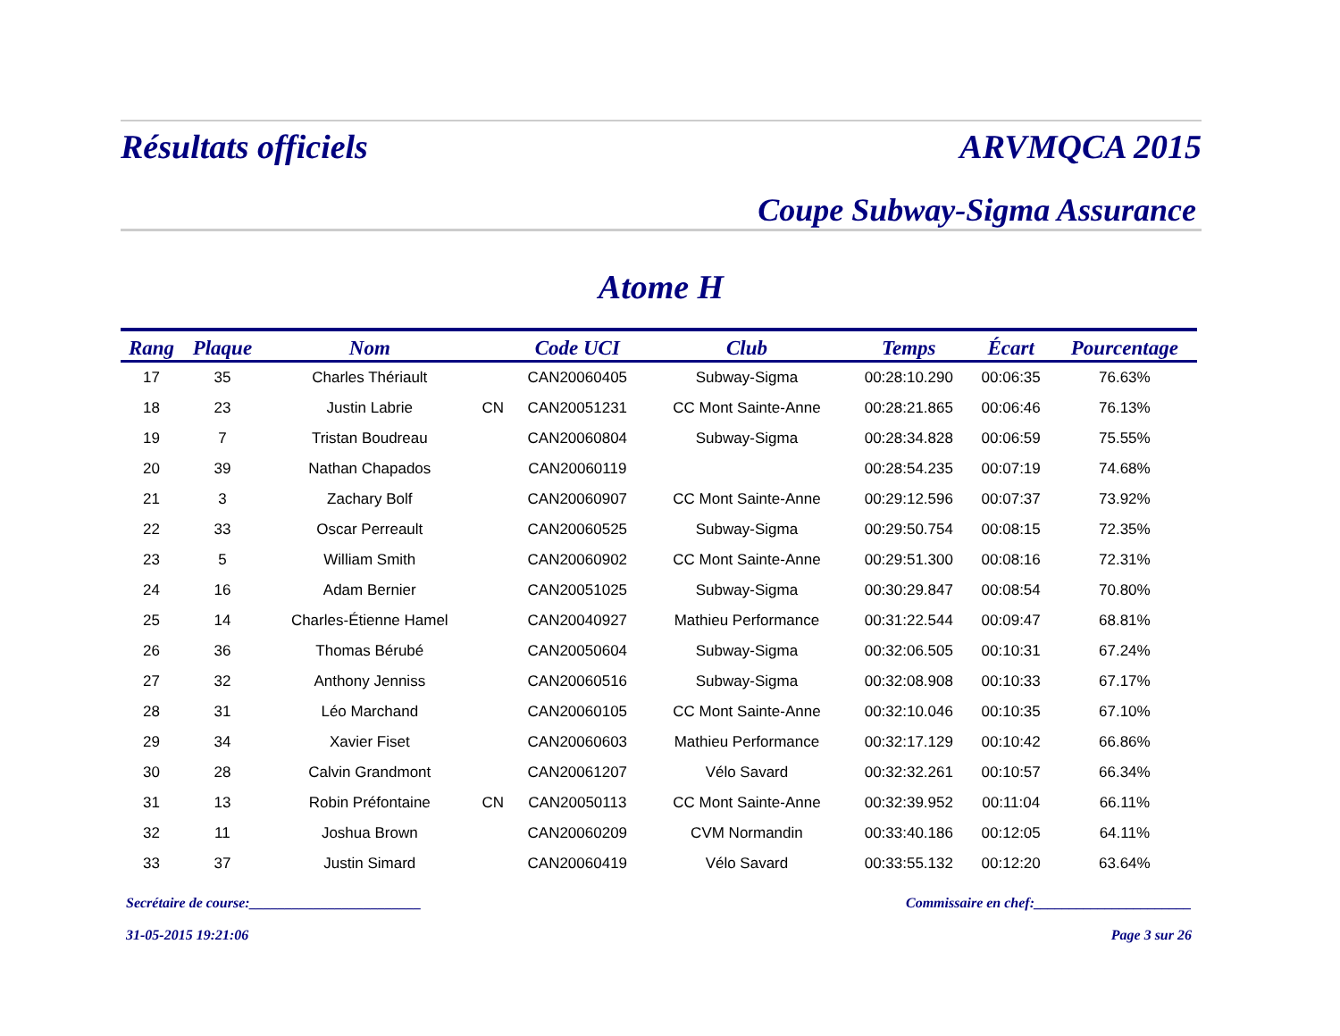Résultats officiels ARVMQCA 2015
Coupe Subway-Sigma Assurance
Atome H
| Rang | Plaque | Nom | | Code UCI | Club | Temps | Écart | Pourcentage |
| --- | --- | --- | --- | --- | --- | --- | --- | --- |
| 17 | 35 | Charles Thériault | | CAN20060405 | Subway-Sigma | 00:28:10.290 | 00:06:35 | 76.63% |
| 18 | 23 | Justin Labrie | CN | CAN20051231 | CC Mont Sainte-Anne | 00:28:21.865 | 00:06:46 | 76.13% |
| 19 | 7 | Tristan Boudreau | | CAN20060804 | Subway-Sigma | 00:28:34.828 | 00:06:59 | 75.55% |
| 20 | 39 | Nathan Chapados | | CAN20060119 | | 00:28:54.235 | 00:07:19 | 74.68% |
| 21 | 3 | Zachary Bolf | | CAN20060907 | CC Mont Sainte-Anne | 00:29:12.596 | 00:07:37 | 73.92% |
| 22 | 33 | Oscar Perreault | | CAN20060525 | Subway-Sigma | 00:29:50.754 | 00:08:15 | 72.35% |
| 23 | 5 | William Smith | | CAN20060902 | CC Mont Sainte-Anne | 00:29:51.300 | 00:08:16 | 72.31% |
| 24 | 16 | Adam Bernier | | CAN20051025 | Subway-Sigma | 00:30:29.847 | 00:08:54 | 70.80% |
| 25 | 14 | Charles-Étienne Hamel | | CAN20040927 | Mathieu Performance | 00:31:22.544 | 00:09:47 | 68.81% |
| 26 | 36 | Thomas Bérubé | | CAN20050604 | Subway-Sigma | 00:32:06.505 | 00:10:31 | 67.24% |
| 27 | 32 | Anthony Jenniss | | CAN20060516 | Subway-Sigma | 00:32:08.908 | 00:10:33 | 67.17% |
| 28 | 31 | Léo Marchand | | CAN20060105 | CC Mont Sainte-Anne | 00:32:10.046 | 00:10:35 | 67.10% |
| 29 | 34 | Xavier Fiset | | CAN20060603 | Mathieu Performance | 00:32:17.129 | 00:10:42 | 66.86% |
| 30 | 28 | Calvin Grandmont | | CAN20061207 | Vélo Savard | 00:32:32.261 | 00:10:57 | 66.34% |
| 31 | 13 | Robin Préfontaine | CN | CAN20050113 | CC Mont Sainte-Anne | 00:32:39.952 | 00:11:04 | 66.11% |
| 32 | 11 | Joshua Brown | | CAN20060209 | CVM Normandin | 00:33:40.186 | 00:12:05 | 64.11% |
| 33 | 37 | Justin Simard | | CAN20060419 | Vélo Savard | 00:33:55.132 | 00:12:20 | 63.64% |
Secrétaire de course:________________________ Commissaire en chef:______________________
31-05-2015 19:21:06 Page 3 sur 26